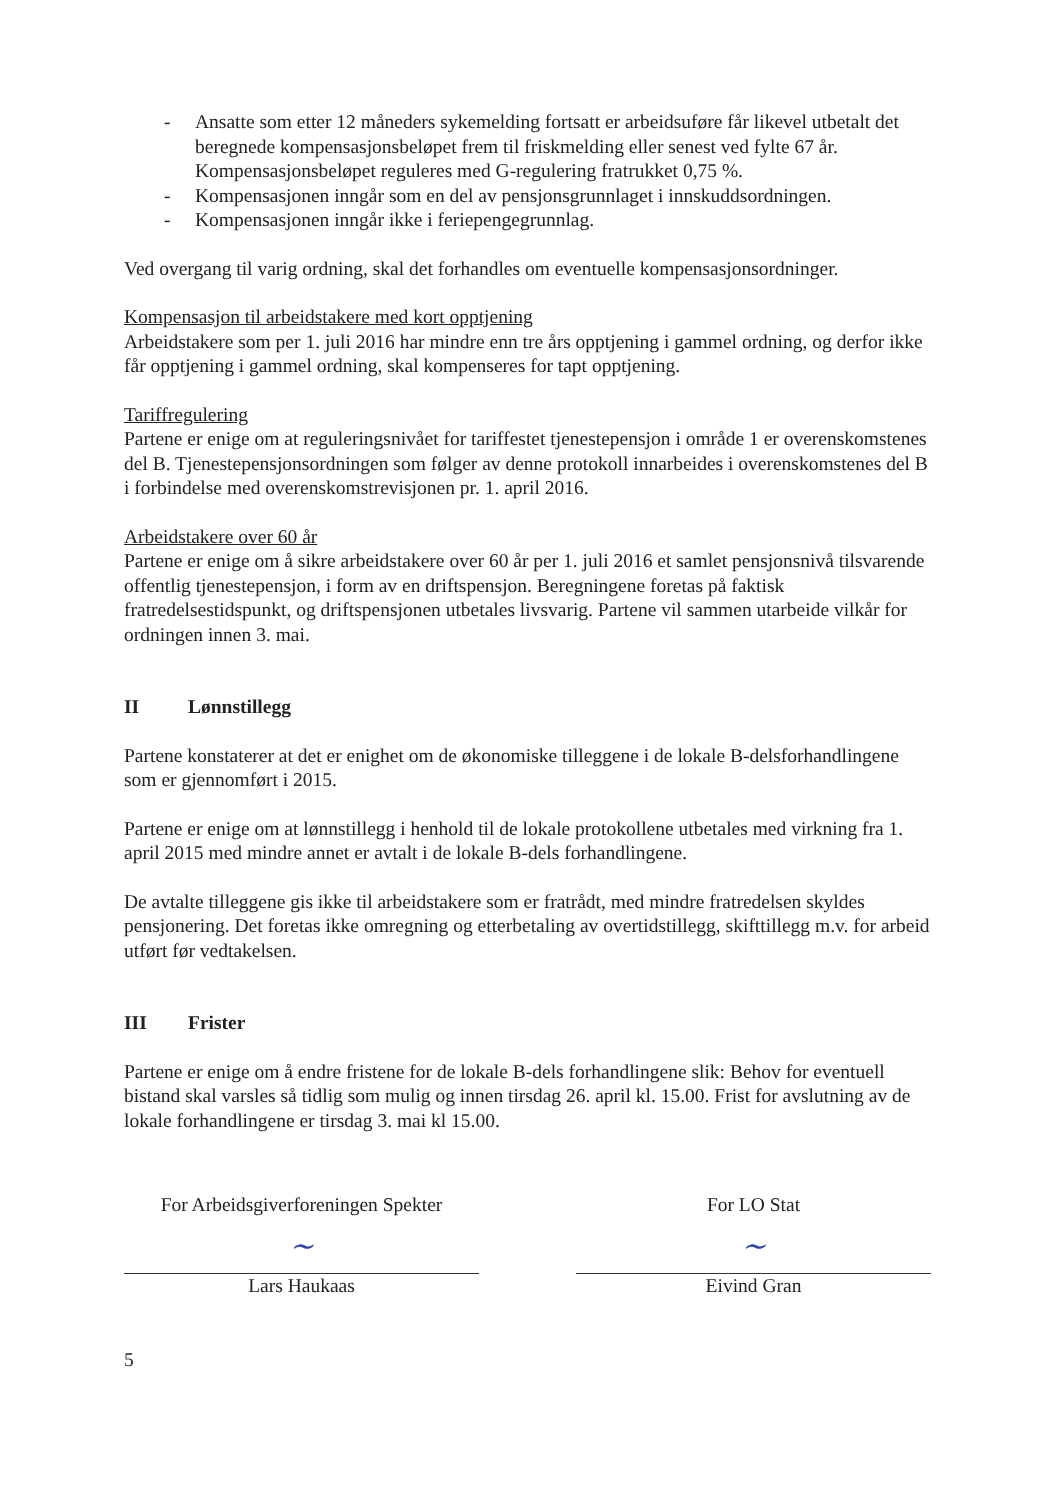- Ansatte som etter 12 måneders sykemelding fortsatt er arbeidsuføre får likevel utbetalt det beregnede kompensasjonsbeløpet frem til friskmelding eller senest ved fylte 67 år. Kompensasjonsbeløpet reguleres med G-regulering fratrukket 0,75 %.
- Kompensasjonen inngår som en del av pensjonsgrunnlaget i innskuddsordningen.
- Kompensasjonen inngår ikke i feriepengegrunnlag.
Ved overgang til varig ordning, skal det forhandles om eventuelle kompensasjonsordninger.
Kompensasjon til arbeidstakere med kort opptjening
Arbeidstakere som per 1. juli 2016 har mindre enn tre års opptjening i gammel ordning, og derfor ikke får opptjening i gammel ordning, skal kompenseres for tapt opptjening.
Tariffregulering
Partene er enige om at reguleringsnivået for tariffestet tjenestepensjon i område 1 er overenskomstenes del B. Tjenestepensjonsordningen som følger av denne protokoll innarbeides i overenskomstenes del B i forbindelse med overenskomstrevisjonen pr. 1. april 2016.
Arbeidstakere over 60 år
Partene er enige om å sikre arbeidstakere over 60 år per 1. juli 2016 et samlet pensjonsnivå tilsvarende offentlig tjenestepensjon, i form av en driftspensjon. Beregningene foretas på faktisk fratredelsestidspunkt, og driftspensjonen utbetales livsvarig. Partene vil sammen utarbeide vilkår for ordningen innen 3. mai.
II Lønnstillegg
Partene konstaterer at det er enighet om de økonomiske tilleggene i de lokale B-delsforhandlingene som er gjennomført i 2015.
Partene er enige om at lønnstillegg i henhold til de lokale protokollene utbetales med virkning fra 1. april 2015 med mindre annet er avtalt i de lokale B-dels forhandlingene.
De avtalte tilleggene gis ikke til arbeidstakere som er fratrådt, med mindre fratredelsen skyldes pensjonering. Det foretas ikke omregning og etterbetaling av overtidstillegg, skifttillegg m.v. for arbeid utført før vedtakelsen.
III Frister
Partene er enige om å endre fristene for de lokale B-dels forhandlingene slik: Behov for eventuell bistand skal varsles så tidlig som mulig og innen tirsdag 26. april kl. 15.00. Frist for avslutning av de lokale forhandlingene er tirsdag 3. mai kl 15.00.
For Arbeidsgiverforeningen Spekter
~
Lars Haukaas
For LO Stat
~
Eivind Gran
5